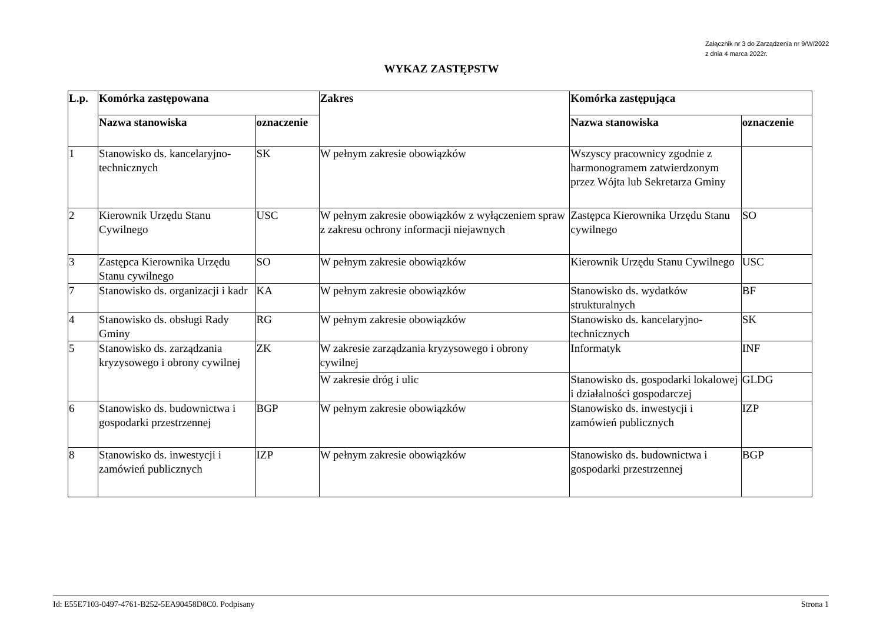Załącznik nr 3 do Zarządzenia nr 9/W/2022
z dnia 4 marca 2022r.
WYKAZ ZASTĘPSTW
| L.p. | Komórka zastępowana | | Zakres | Komórka zastępująca | |
| --- | --- | --- | --- | --- | --- |
| | Nazwa stanowiska | oznaczenie | | Nazwa stanowiska | oznaczenie |
| 1 | Stanowisko ds. kancelaryjno-technicznych | SK | W pełnym zakresie obowiązków | Wszyscy pracownicy zgodnie z harmonogramem zatwierdzonym przez Wójta lub Sekretarza Gminy | |
| 2 | Kierownik Urzędu Stanu Cywilnego | USC | W pełnym zakresie obowiązków z wyłączeniem spraw z zakresu ochrony informacji niejawnych | Zastępca Kierownika Urzędu Stanu cywilnego | SO |
| 3 | Zastępca Kierownika Urzędu Stanu cywilnego | SO | W pełnym zakresie obowiązków | Kierownik Urzędu Stanu Cywilnego | USC |
| 7 | Stanowisko ds. organizacji i kadr | KA | W pełnym zakresie obowiązków | Stanowisko ds. wydatków strukturalnych | BF |
| 4 | Stanowisko ds. obsługi Rady Gminy | RG | W pełnym zakresie obowiązków | Stanowisko ds. kancelaryjno-technicznych | SK |
| 5 | Stanowisko ds. zarządzania kryzysowego i obrony cywilnej | ZK | W zakresie zarządzania kryzysowego i obrony cywilnej | Informatyk | INF |
| | | | W zakresie dróg i ulic | Stanowisko ds. gospodarki lokalowej i działalności gospodarczej | GLDG |
| 6 | Stanowisko ds. budownictwa i gospodarki przestrzennej | BGP | W pełnym zakresie obowiązków | Stanowisko ds. inwestycji i zamówień publicznych | IZP |
| 8 | Stanowisko ds. inwestycji i zamówień publicznych | IZP | W pełnym zakresie obowiązków | Stanowisko ds. budownictwa i gospodarki przestrzennej | BGP |
Id: E55E7103-0497-4761-B252-5EA90458D8C0. Podpisany Strona 1